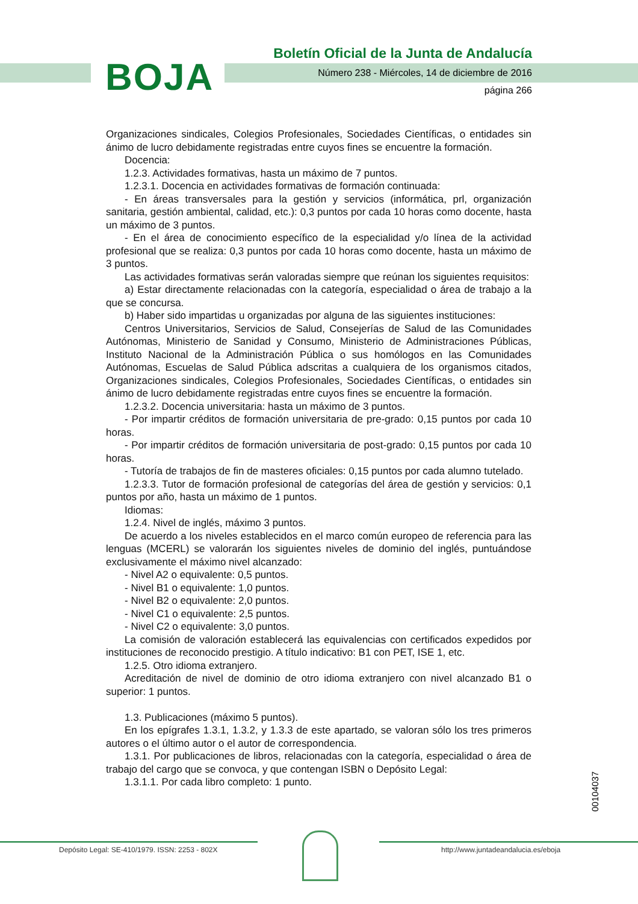BOJA
Boletín Oficial de la Junta de Andalucía
Número 238 - Miércoles, 14 de diciembre de 2016
página 266
Organizaciones sindicales, Colegios Profesionales, Sociedades Científicas, o entidades sin ánimo de lucro debidamente registradas entre cuyos fines se encuentre la formación.
Docencia:
1.2.3. Actividades formativas, hasta un máximo de 7 puntos.
1.2.3.1. Docencia en actividades formativas de formación continuada:
- En áreas transversales para la gestión y servicios (informática, prl, organización sanitaria, gestión ambiental, calidad, etc.): 0,3 puntos por cada 10 horas como docente, hasta un máximo de 3 puntos.
- En el área de conocimiento específico de la especialidad y/o línea de la actividad profesional que se realiza: 0,3 puntos por cada 10 horas como docente, hasta un máximo de 3 puntos.
Las actividades formativas serán valoradas siempre que reúnan los siguientes requisitos:
a) Estar directamente relacionadas con la categoría, especialidad o área de trabajo a la que se concursa.
b) Haber sido impartidas u organizadas por alguna de las siguientes instituciones:
Centros Universitarios, Servicios de Salud, Consejerías de Salud de las Comunidades Autónomas, Ministerio de Sanidad y Consumo, Ministerio de Administraciones Públicas, Instituto Nacional de la Administración Pública o sus homólogos en las Comunidades Autónomas, Escuelas de Salud Pública adscritas a cualquiera de los organismos citados, Organizaciones sindicales, Colegios Profesionales, Sociedades Científicas, o entidades sin ánimo de lucro debidamente registradas entre cuyos fines se encuentre la formación.
1.2.3.2. Docencia universitaria: hasta un máximo de 3 puntos.
- Por impartir créditos de formación universitaria de pre-grado: 0,15 puntos por cada 10 horas.
- Por impartir créditos de formación universitaria de post-grado: 0,15 puntos por cada 10 horas.
- Tutoría de trabajos de fin de masteres oficiales: 0,15 puntos por cada alumno tutelado.
1.2.3.3. Tutor de formación profesional de categorías del área de gestión y servicios: 0,1 puntos por año, hasta un máximo de 1 puntos.
Idiomas:
1.2.4. Nivel de inglés, máximo 3 puntos.
De acuerdo a los niveles establecidos en el marco común europeo de referencia para las lenguas (MCERL) se valorarán los siguientes niveles de dominio del inglés, puntuándose exclusivamente el máximo nivel alcanzado:
- Nivel A2 o equivalente: 0,5 puntos.
- Nivel B1 o equivalente: 1,0 puntos.
- Nivel B2 o equivalente: 2,0 puntos.
- Nivel C1 o equivalente: 2,5 puntos.
- Nivel C2 o equivalente: 3,0 puntos.
La comisión de valoración establecerá las equivalencias con certificados expedidos por instituciones de reconocido prestigio. A título indicativo: B1 con PET, ISE 1, etc.
1.2.5. Otro idioma extranjero.
Acreditación de nivel de dominio de otro idioma extranjero con nivel alcanzado B1 o superior: 1 puntos.
1.3. Publicaciones (máximo 5 puntos).
En los epígrafes 1.3.1, 1.3.2, y 1.3.3 de este apartado, se valoran sólo los tres primeros autores o el último autor o el autor de correspondencia.
1.3.1. Por publicaciones de libros, relacionadas con la categoría, especialidad o área de trabajo del cargo que se convoca, y que contengan ISBN o Depósito Legal:
1.3.1.1. Por cada libro completo: 1 punto.
00104037
Depósito Legal: SE-410/1979. ISSN: 2253 - 802X
http://www.juntadeandalucia.es/eboja